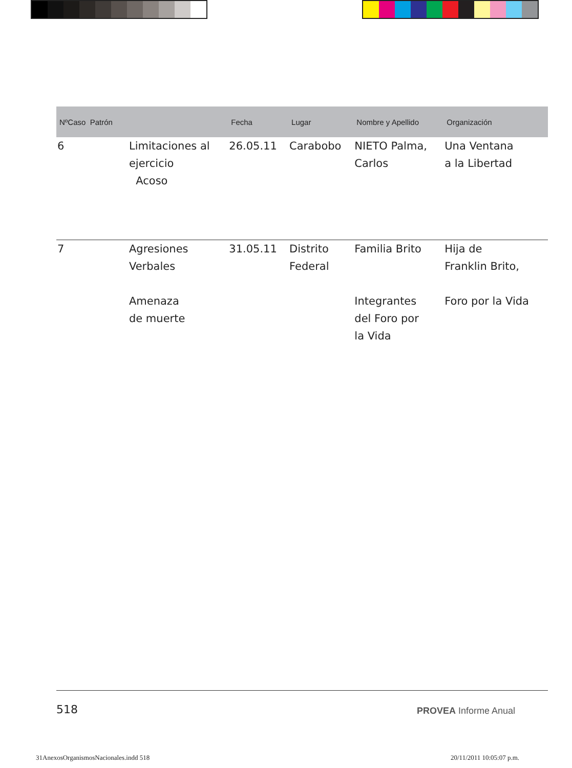| NºCaso Patrón | | Fecha | Lugar | Nombre y Apellido | Organización |
| --- | --- | --- | --- | --- | --- |
| 6 | Limitaciones al ejercicio Acoso | 26.05.11 | Carabobo | NIETO Palma, Carlos | Una Ventana a la Libertad |
| 7 | Agresiones Verbales Amenaza de muerte | 31.05.11 | Distrito Federal | Familia Brito Integrantes del Foro por la Vida | Hija de Franklin Brito, Foro por la Vida |
518 PROVEA Informe Anual
31AnexosOrganismosNacionales.indd 518
20/11/2011 10:05:07 p.m.